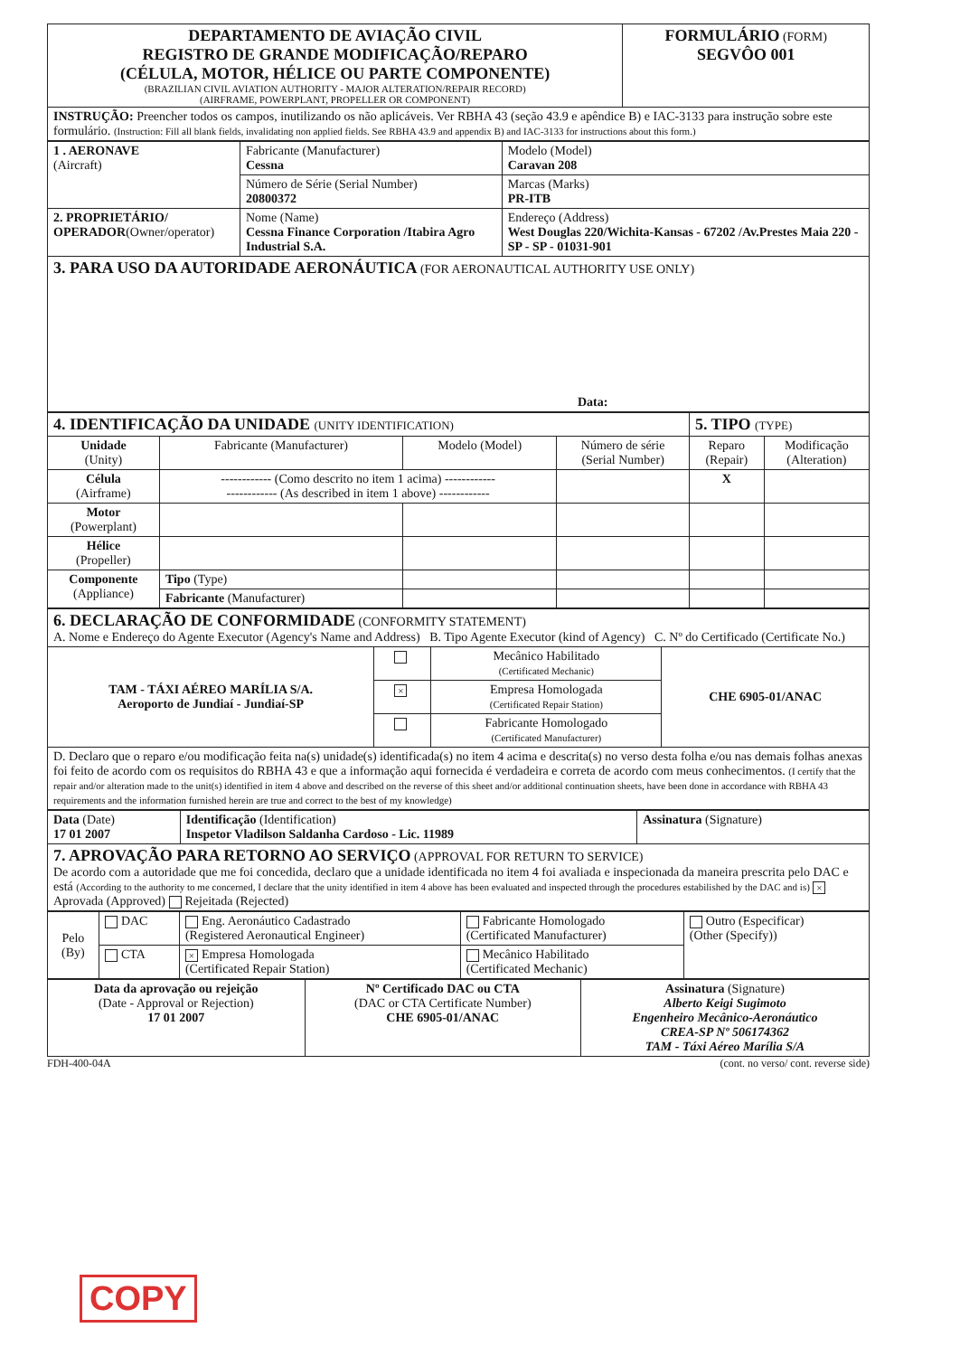| DEPARTAMENTO DE AVIAÇÃO CIVIL REGISTRO DE GRANDE MODIFICAÇÃO/REPARO (CÉLULA, MOTOR, HÉLICE OU PARTE COMPONENTE) (BRAZILIAN CIVIL AVIATION AUTHORITY - MAJOR ALTERATION/REPAIR RECORD) (AIRFRAME, POWERPLANT, PROPELLER OR COMPONENT) | FORMULÁRIO (FORM) SEGVÔO 001 |
| INSTRUÇÃO: Preencher todos os campos, inutilizando os não aplicáveis. Ver RBHA 43 (seção 43.9 e apêndice B) e IAC-3133 para instrução sobre este formulário. (Instruction: Fill all blank fields, invalidating non applied fields. See RBHA 43.9 and appendix B) and IAC-3133 for instructions about this form.) | |
| 1 . AERONAVE (Aircraft) | Fabricante (Manufacturer) Cessna | Modelo (Model) Caravan 208 |
| | Número de Série (Serial Number) 20800372 | Marcas (Marks) PR-ITB |
| 2. PROPRIETÁRIO/ OPERADOR (Owner/operator) | Nome (Name) Cessna Finance Corporation /Itabira Agro Industrial S.A. | Endereço (Address) West Douglas 220/Wichita-Kansas - 67202 /Av.Prestes Maia 220 - SP - SP - 01031-901 |
| 3. PARA USO DA AUTORIDADE AERONÁUTICA (FOR AERONAUTICAL AUTHORITY USE ONLY) Data: | | |
| 4. IDENTIFICAÇÃO DA UNIDADE (UNITY IDENTIFICATION) | | | | 5. TIPO (TYPE) | |
| Unidade (Unity) | Fabricante (Manufacturer) | Modelo (Model) | Número de série (Serial Number) | Reparo (Repair) | Modificação (Alteration) |
| Célula (Airframe) | ------------ (Como descrito no item 1 acima) ------------ ------------ (As described in item 1 above) ------------ | | | X | |
| Motor (Powerplant) | | | | | |
| Hélice (Propeller) | | | | | |
| Componente (Appliance) | Tipo (Type) | | | | |
| | Fabricante (Manufacturer) | | | | |
| 6. DECLARAÇÃO DE CONFORMIDADE (CONFORMITY STATEMENT) A. Nome e Endereço do Agente Executor (Agency's Name and Address) B. Tipo Agente Executor (kind of Agency) C. Nº do Certificado (Certificate No.) | | | |
| TAM - TÁXI AÉREO MARÍLIA S/A. Aeroporto de Jundiaí - Jundiaí-SP | | Mecânico Habilitado (Certificated Mechanic) | CHE 6905-01/ANAC |
| | × | Empresa Homologada (Certificated Repair Station) | |
| | | Fabricante Homologado (Certificated Manufacturer) | |
| D. Declaro que o reparo e/ou modificação feita na(s) unidade(s) identificada(s) no item 4 acima e descrita(s) no verso desta folha e/ou nas demais folhas anexas foi feito de acordo com os requisitos do RBHA 43 e que a informação aqui fornecida é verdadeira e correta de acordo com meus conhecimentos. (I certify that the repair and/or alteration made to the unit(s) identified in item 4 above and described on the reverse of this sheet and/or additional continuation sheets, have been done in accordance with RBHA 43 requirements and the information furnished herein are true and correct to the best of my knowledge) | | | |
| Data (Date) 17 01 2007 | Identificação (Identification) Inspetor Vladilson Saldanha Cardoso - Lic. 11989 | Assinatura (Signature) |
| 7. APROVAÇÃO PARA RETORNO AO SERVIÇO (APPROVAL FOR RETURN TO SERVICE) De acordo com a autoridade que me foi concedida, declaro que a unidade identificada no item 4 foi avaliada e inspecionada da maneira prescrita pelo DAC e está (According to the authority to me concerned, I declare that the unity identified in item 4 above has been evaluated and inspected through the procedures estabilished by the DAC and is) × Aprovada (Approved) Rejeitada (Rejected) | | |
| Pelo (By) | DAC | Eng. Aeronáutico Cadastrado (Registered Aeronautical Engineer) | Fabricante Homologado (Certificated Manufacturer) | Outro (Especificar) (Other (Specify)) |
| | CTA | × Empresa Homologada (Certificated Repair Station) | Mecânico Habilitado (Certificated Mechanic) | |
| Data da aprovação ou rejeição (Date - Approval or Rejection) 17 01 2007 | Nº Certificado DAC ou CTA (DAC or CTA Certificate Number) CHE 6905-01/ANAC | Assinatura (Signature) Alberto Keigi Sugimoto Engenheiro Mecânico-Aeronáutico CREA-SP Nº 506174362 TAM - Táxi Aéreo Marília S/A |
FDH-400-04A (cont. no verso/ cont. reverse side)
COPY